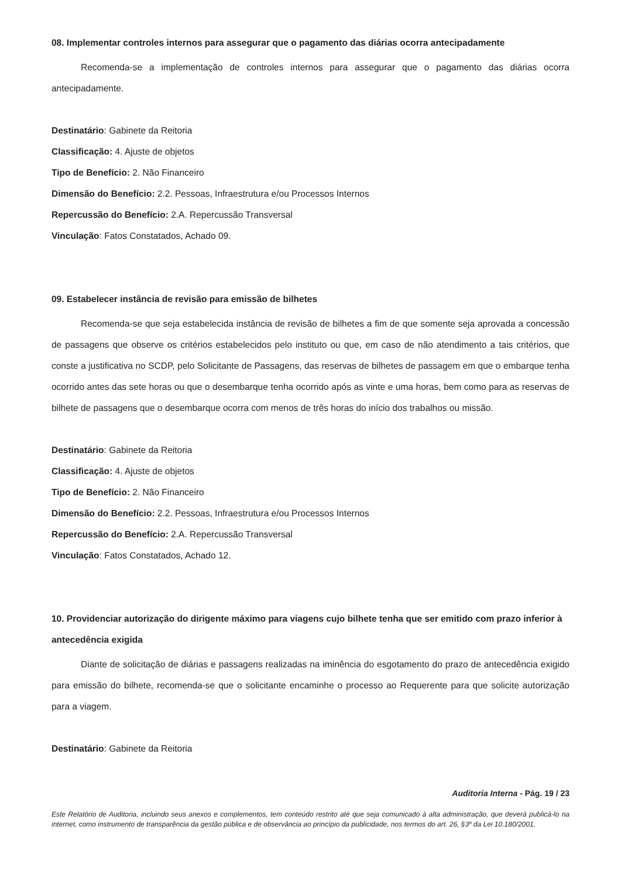08. Implementar controles internos para assegurar que o pagamento das diárias ocorra antecipadamente
Recomenda-se a implementação de controles internos para assegurar que o pagamento das diárias ocorra antecipadamente.
Destinatário: Gabinete da Reitoria
Classificação: 4. Ajuste de objetos
Tipo de Benefício: 2. Não Financeiro
Dimensão do Benefício: 2.2. Pessoas, Infraestrutura e/ou Processos Internos
Repercussão do Benefício: 2.A. Repercussão Transversal
Vinculação: Fatos Constatados, Achado 09.
09. Estabelecer instância de revisão para emissão de bilhetes
Recomenda-se que seja estabelecida instância de revisão de bilhetes a fim de que somente seja aprovada a concessão de passagens que observe os critérios estabelecidos pelo instituto ou que, em caso de não atendimento a tais critérios, que conste a justificativa no SCDP, pelo Solicitante de Passagens, das reservas de bilhetes de passagem em que o embarque tenha ocorrido antes das sete horas ou que o desembarque tenha ocorrido após as vinte e uma horas, bem como para as reservas de bilhete de passagens que o desembarque ocorra com menos de três horas do início dos trabalhos ou missão.
Destinatário: Gabinete da Reitoria
Classificação: 4. Ajuste de objetos
Tipo de Benefício: 2. Não Financeiro
Dimensão do Benefício: 2.2. Pessoas, Infraestrutura e/ou Processos Internos
Repercussão do Benefício: 2.A. Repercussão Transversal
Vinculação: Fatos Constatados, Achado 12.
10. Providenciar autorização do dirigente máximo para viagens cujo bilhete tenha que ser emitido com prazo inferior à antecedência exigida
Diante de solicitação de diárias e passagens realizadas na iminência do esgotamento do prazo de antecedência exigido para emissão do bilhete, recomenda-se que o solicitante encaminhe o processo ao Requerente para que solicite autorização para a viagem.
Destinatário: Gabinete da Reitoria
Auditoria Interna - Pág. 19 / 23
Este Relatório de Auditoria, incluindo seus anexos e complementos, tem conteúdo restrito até que seja comunicado à alta administração, que deverá publicá-lo na internet, como instrumento de transparência da gestão pública e de observância ao princípio da publicidade, nos termos do art. 26, §3º da Lei 10.180/2001.